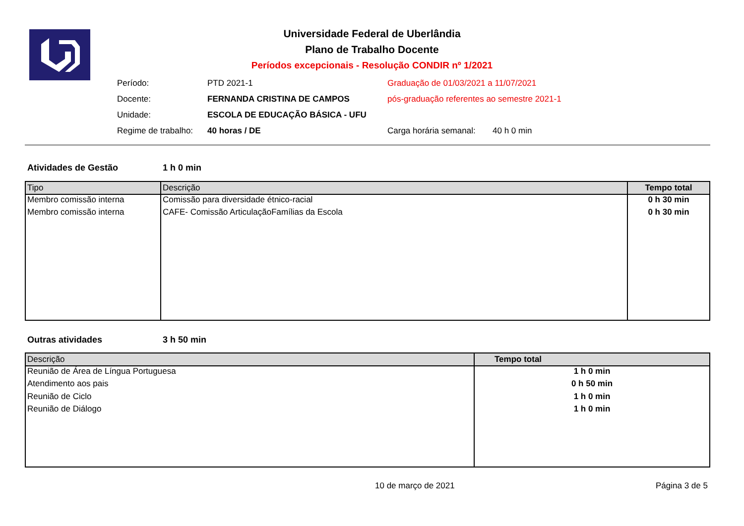Universidade Federal de Uberlândia
Plano de Trabalho Docente
Períodos excepcionais - Resolução CONDIR nº 1/2021
Período: PTD 2021-1 Graduação de 01/03/2021 a 11/07/2021
Docente: FERNANDA CRISTINA DE CAMPOS pós-graduação referentes ao semestre 2021-1
Unidade: ESCOLA DE EDUCAÇÃO BÁSICA - UFU
Regime de trabalho: 40 horas / DE Carga horária semanal: 40 h 0 min
Atividades de Gestão 1 h 0 min
| Tipo | Descrição | Tempo total |
| --- | --- | --- |
| Membro comissão interna | Comissão para diversidade étnico-racial | 0 h 30 min |
| Membro comissão interna | CAFE- Comissão ArticulaçãoFamílias da Escola | 0 h 30 min |
Outras atividades 3 h 50 min
| Descrição | Tempo total |
| --- | --- |
| Reunião de Área de Língua Portuguesa | 1 h 0 min |
| Atendimento aos pais | 0 h 50 min |
| Reunião de Ciclo | 1 h 0 min |
| Reunião de Diálogo | 1 h 0 min |
10 de março de 2021 Página 3 de 5